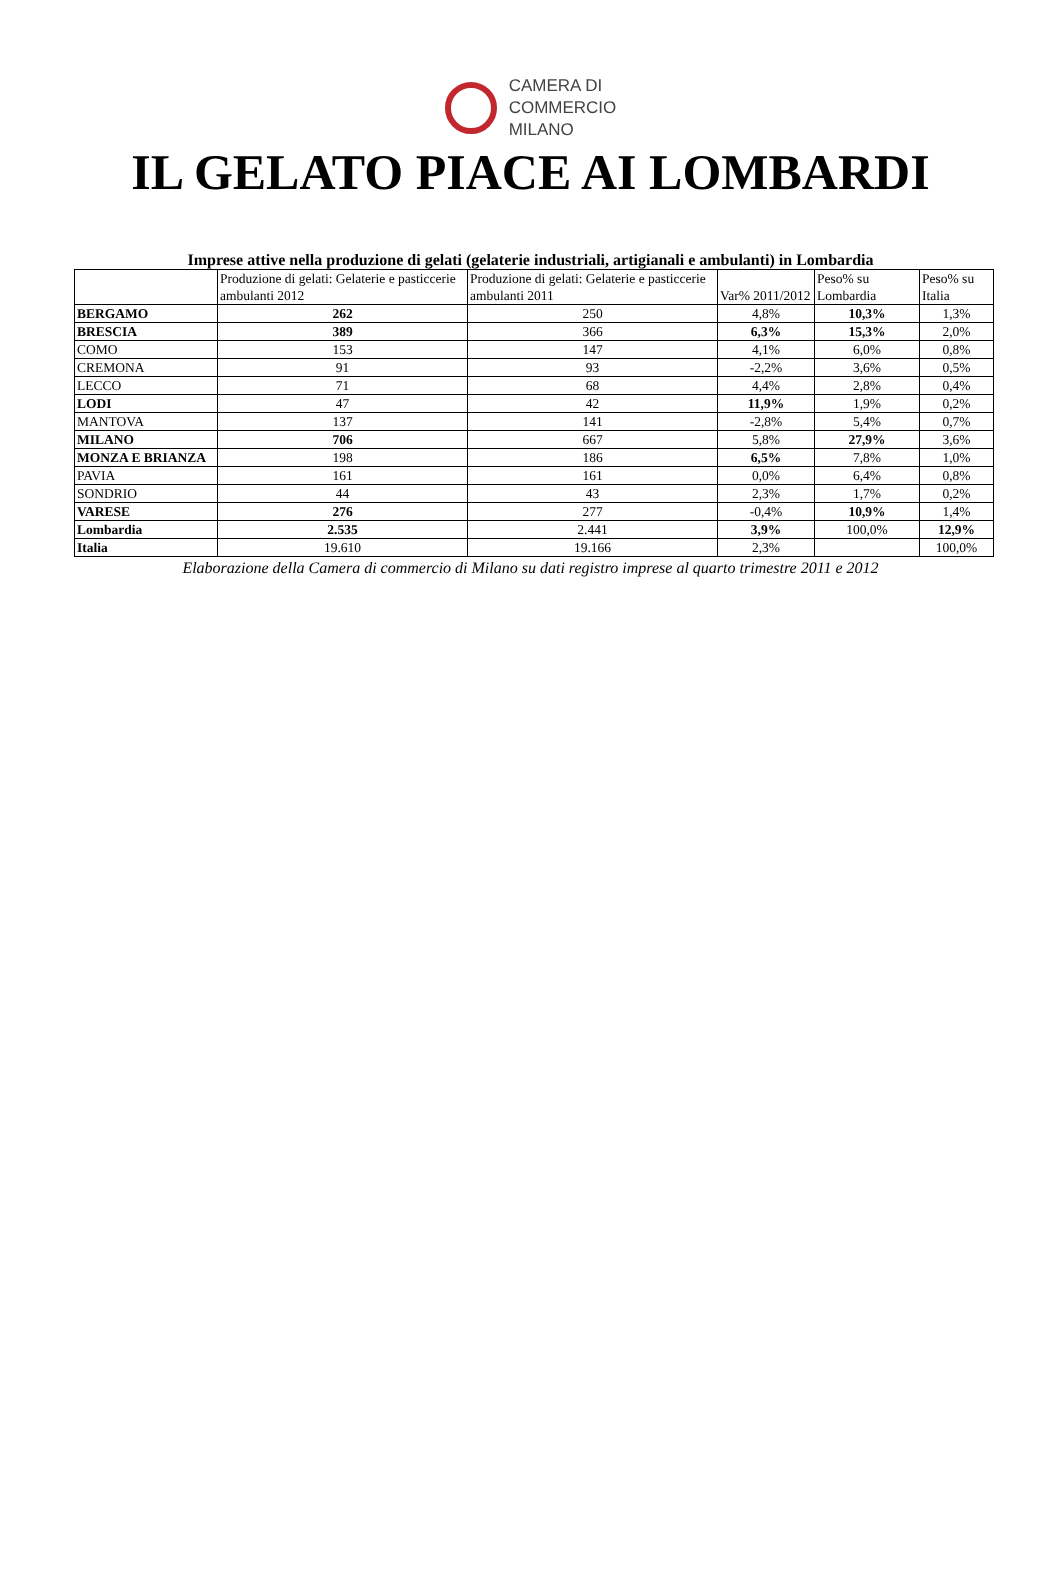CAMERA DI
COMMERCIO
MILANO
IL GELATO PIACE AI LOMBARDI
Imprese attive nella produzione di gelati (gelaterie industriali, artigianali e ambulanti) in Lombardia
| | Produzione di gelati: Gelaterie e pasticcerie ambulanti 2012 | Produzione di gelati: Gelaterie e pasticcerie ambulanti 2011 | Var% 2011/2012 | Peso% su Lombardia | Peso% su Italia |
| --- | --- | --- | --- | --- | --- |
| BERGAMO | 262 | 250 | 4,8% | 10,3% | 1,3% |
| BRESCIA | 389 | 366 | 6,3% | 15,3% | 2,0% |
| COMO | 153 | 147 | 4,1% | 6,0% | 0,8% |
| CREMONA | 91 | 93 | -2,2% | 3,6% | 0,5% |
| LECCO | 71 | 68 | 4,4% | 2,8% | 0,4% |
| LODI | 47 | 42 | 11,9% | 1,9% | 0,2% |
| MANTOVA | 137 | 141 | -2,8% | 5,4% | 0,7% |
| MILANO | 706 | 667 | 5,8% | 27,9% | 3,6% |
| MONZA E BRIANZA | 198 | 186 | 6,5% | 7,8% | 1,0% |
| PAVIA | 161 | 161 | 0,0% | 6,4% | 0,8% |
| SONDRIO | 44 | 43 | 2,3% | 1,7% | 0,2% |
| VARESE | 276 | 277 | -0,4% | 10,9% | 1,4% |
| Lombardia | 2.535 | 2.441 | 3,9% | 100,0% | 12,9% |
| Italia | 19.610 | 19.166 | 2,3% | | 100,0% |
Elaborazione della Camera di commercio di Milano su dati registro imprese al quarto trimestre 2011 e 2012